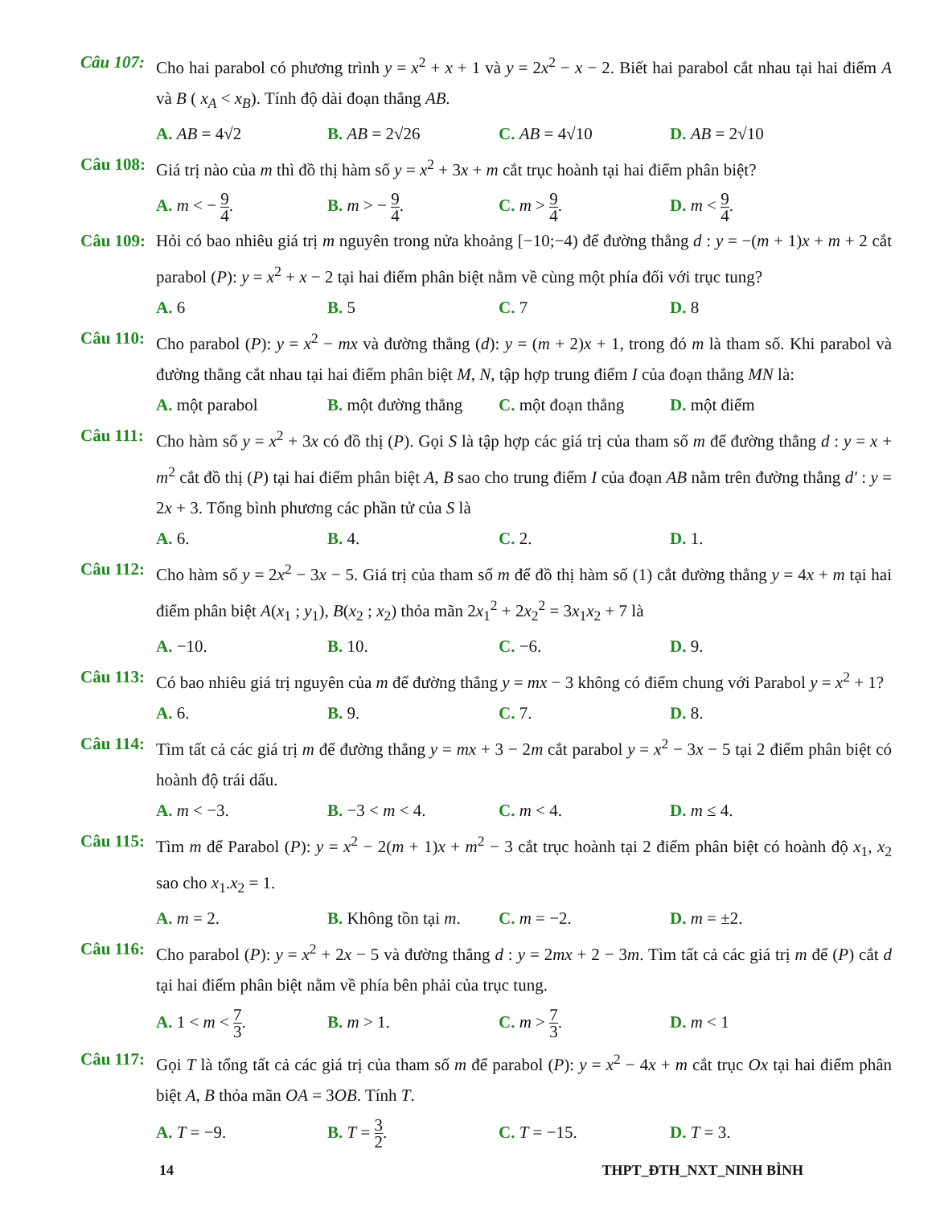Câu 107: Cho hai parabol có phương trình y = x<sup>2</sup> + x + 1 và y = 2x<sup>2</sup> − x − 2. Biết hai parabol cắt nhau tại hai điểm A và B ( x<sub>A</sub> < x<sub>B</sub>). Tính độ dài đoạn thẳng AB.
A. AB = 4√2 B. AB = 2√26 C. AB = 4√10 D. AB = 2√10
Câu 108: Giá trị nào của m thì đồ thị hàm số y = x<sup>2</sup> + 3x + m cắt trục hoành tại hai điểm phân biệt?
A. m < − 9 4. B. m > − 9 4. C. m > 9 4. D. m < 9 4.
Câu 109: Hỏi có bao nhiêu giá trị m nguyên trong nửa khoảng [−10;−4) để đường thẳng d : y = −(m + 1)x + m + 2 cắt parabol (P): y = x<sup>2</sup> + x − 2 tại hai điểm phân biệt nằm về cùng một phía đối với trục tung?
A. 6 B. 5 C. 7 D. 8
Câu 110: Cho parabol (P): y = x<sup>2</sup> − mx và đường thẳng (d): y = (m + 2)x + 1, trong đó m là tham số. Khi parabol và đường thẳng cắt nhau tại hai điểm phân biệt M, N, tập hợp trung điểm I của đoạn thẳng MN là:
A. một parabol B. một đường thẳng
C. một đoạn thẳng
D. một điểm
Câu 111: Cho hàm số y = x<sup>2</sup> + 3x có đồ thị (P). Gọi S là tập hợp các giá trị của tham số m để đường thẳng d : y = x + m<sup>2</sup> cắt đồ thị (P) tại hai điểm phân biệt A, B sao cho trung điểm I của đoạn AB nằm trên đường thẳng d′ : y = 2x + 3. Tổng bình phương các phần tử của S là
A. 6. B. 4. C. 2. D. 1.
Câu 112: Cho hàm số y = 2x<sup>2</sup> − 3x − 5. Giá trị của tham số m để đồ thị hàm số (1) cắt đường thẳng y = 4x + m tại hai điểm phân biệt A(x<sub>1</sub> ; y<sub>1</sub>), B(x<sub>2</sub> ; x<sub>2</sub>) thỏa mãn 2x<sub>1</sub><sup>2</sup> + 2x<sub>2</sub><sup>2</sup> = 3x<sub>1</sub>x<sub>2</sub> + 7 là
A. −10. B. 10. C. −6. D. 9.
Câu 113: Có bao nhiêu giá trị nguyên của m để đường thẳng y = mx − 3 không có điểm chung với Parabol y = x<sup>2</sup> + 1?
A. 6. B. 9. C. 7. D. 8.
Câu 114: Tìm tất cả các giá trị m để đường thẳng y = mx + 3 − 2m cắt parabol y = x<sup>2</sup> − 3x − 5 tại 2 điểm phân biệt có hoành độ trái dấu.
A. m < −3. B. −3 < m < 4. C. m < 4. D. m ≤ 4.
Câu 115: Tìm m để Parabol (P): y = x<sup>2</sup> − 2(m + 1)x + m<sup>2</sup> − 3 cắt trục hoành tại 2 điểm phân biệt có hoành độ x<sub>1</sub>, x<sub>2</sub> sao cho x<sub>1</sub>.x<sub>2</sub> = 1.
A. m = 2. B. Không tồn tại m.
C. m = −2. D. m = ±2.
Câu 116: Cho parabol (P): y = x<sup>2</sup> + 2x − 5 và đường thẳng d : y = 2mx + 2 − 3m. Tìm tất cả các giá trị m để (P) cắt d tại hai điểm phân biệt nằm về phía bên phải của trục tung.
A. 1 < m < 7 3. B. m > 1. C. m > 7 3. D. m < 1
Câu 117: Gọi T là tổng tất cả các giá trị của tham số m để parabol (P): y = x<sup>2</sup> − 4x + m cắt trục Ox tại hai điểm phân biệt A, B thỏa mãn OA = 3OB. Tính T.
A. T = −9. B. T = 3 2. C. T = −15. D. T = 3.
14 THPT_ĐTH_NXT_NINH BÌNH